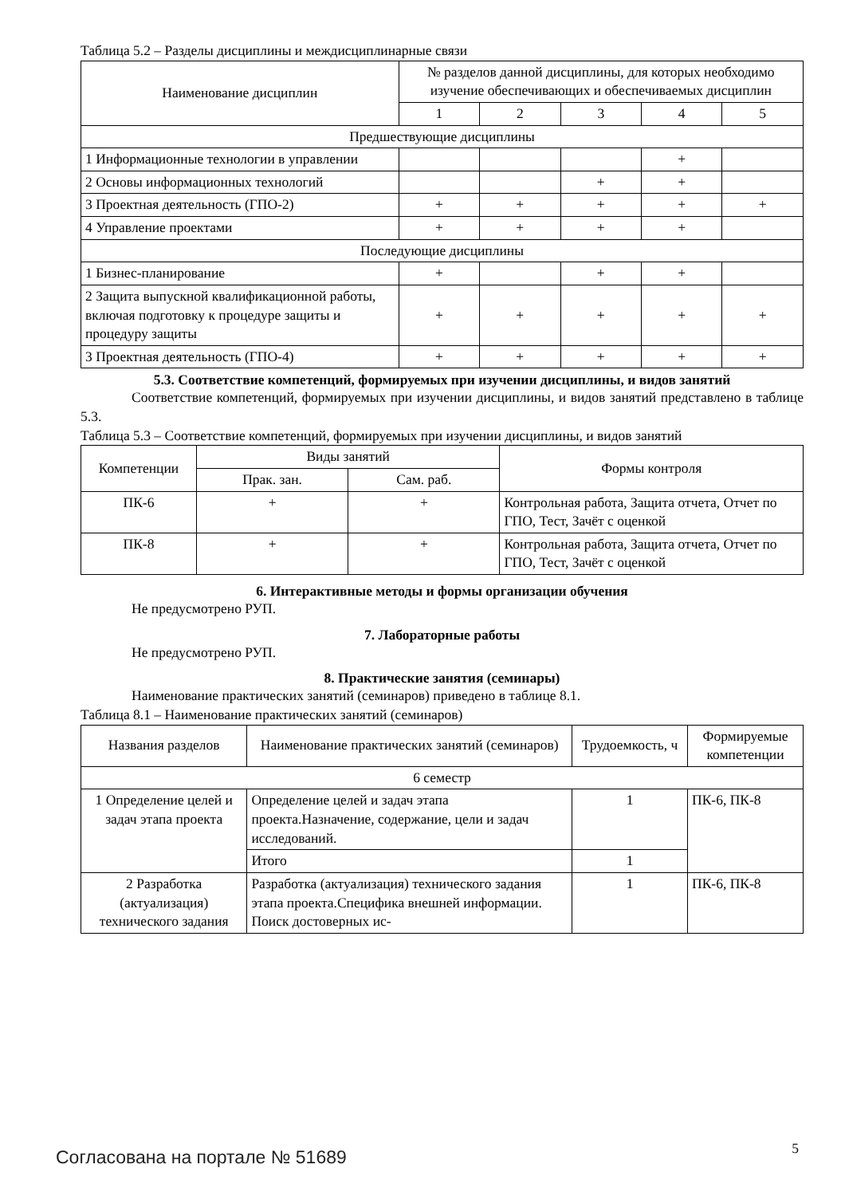Таблица 5.2 – Разделы дисциплины и междисциплинарные связи
| Наименование дисциплин | № разделов данной дисциплины, для которых необходимо изучение обеспечивающих и обеспечиваемых дисциплин | | | | |
| --- | --- | --- | --- | --- | --- |
| | 1 | 2 | 3 | 4 | 5 |
| Предшествующие дисциплины | | | | | |
| 1 Информационные технологии в управлении | | | | + | |
| 2 Основы информационных технологий | | | + | + | |
| 3 Проектная деятельность (ГПО-2) | + | + | + | + | + |
| 4 Управление проектами | + | + | + | + | |
| Последующие дисциплины | | | | | |
| 1 Бизнес-планирование | + | | + | + | |
| 2 Защита выпускной квалификационной работы, включая подготовку к процедуре защиты и процедуру защиты | + | + | + | + | + |
| 3 Проектная деятельность (ГПО-4) | + | + | + | + | + |
5.3. Соответствие компетенций, формируемых при изучении дисциплины, и видов занятий
Соответствие компетенций, формируемых при изучении дисциплины, и видов занятий представлено в таблице 5.3.
Таблица 5.3 – Соответствие компетенций, формируемых при изучении дисциплины, и видов занятий
| Компетенции | Виды занятий | | Формы контроля |
| --- | --- | --- | --- |
| | Прак. зан. | Сам. раб. | |
| ПК-6 | + | + | Контрольная работа, Защита отчета, Отчет по ГПО, Тест, Зачёт с оценкой |
| ПК-8 | + | + | Контрольная работа, Защита отчета, Отчет по ГПО, Тест, Зачёт с оценкой |
6. Интерактивные методы и формы организации обучения
Не предусмотрено РУП.
7. Лабораторные работы
Не предусмотрено РУП.
8. Практические занятия (семинары)
Наименование практических занятий (семинаров) приведено в таблице 8.1.
Таблица 8.1 – Наименование практических занятий (семинаров)
| Названия разделов | Наименование практических занятий (семинаров) | Трудоемкость, ч | Формируемые компетенции |
| --- | --- | --- | --- |
| 6 семестр | | | |
| 1 Определение целей и задач этапа проекта | Определение целей и задач этапа проекта.Назначение, содержание, цели и задач исследований. | 1 | ПК-6, ПК-8 |
| | Итого | 1 | |
| 2 Разработка (актуализация) технического задания | Разработка (актуализация) технического задания этапа проекта.Специфика внешней информации. Поиск достоверных ис- | 1 | ПК-6, ПК-8 |
Согласована на портале № 51689 5